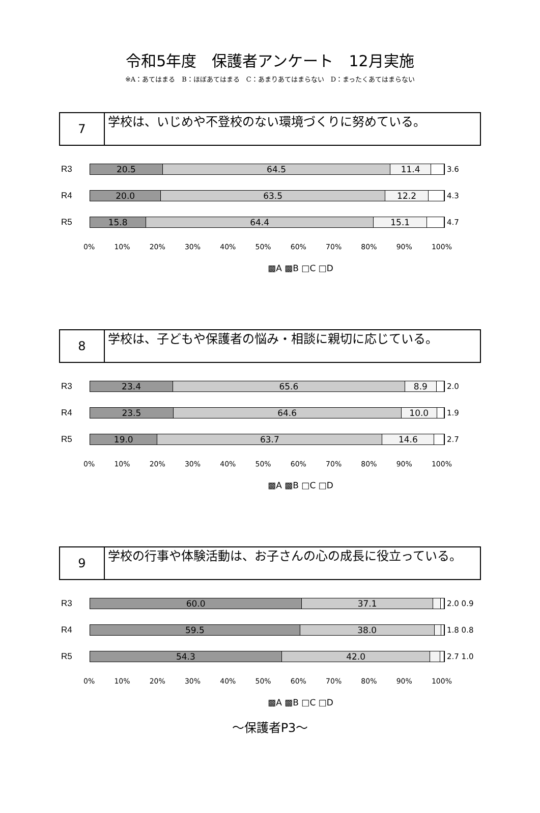令和5年度　保護者アンケート　12月実施
※A：あてはまる　B：ほぼあてはまる　C：あまりあてはまらない　D：まったくあてはまらない
7
学校は、いじめや不登校のない環境づくりに努めている。
R3
20.5 64.5 11.4
3.6
R4
20.0 63.5 12.2
4.3
R5
15.8 64.4 15.1
4.7
0% 10% 20% 30% 40% 50% 60% 70% 80% 90% 100%
▩A ▩B □C □D
8
学校は、子どもや保護者の悩み・相談に親切に応じている。
R3
23.4 65.6 8.9
2.0
R4
23.5 64.6 10.0
1.9
R5
19.0 63.7 14.6
2.7
0% 10% 20% 30% 40% 50% 60% 70% 80% 90% 100%
▩A ▩B □C □D
9
学校の行事や体験活動は、お子さんの心の成長に役立っている。
R3
60.0 37.1
2.0 0.9
R4
59.5 38.0
1.8 0.8
R5
54.3 42.0
2.7 1.0
0% 10% 20% 30% 40% 50% 60% 70% 80% 90% 100%
▩A ▩B □C □D
～保護者P3～